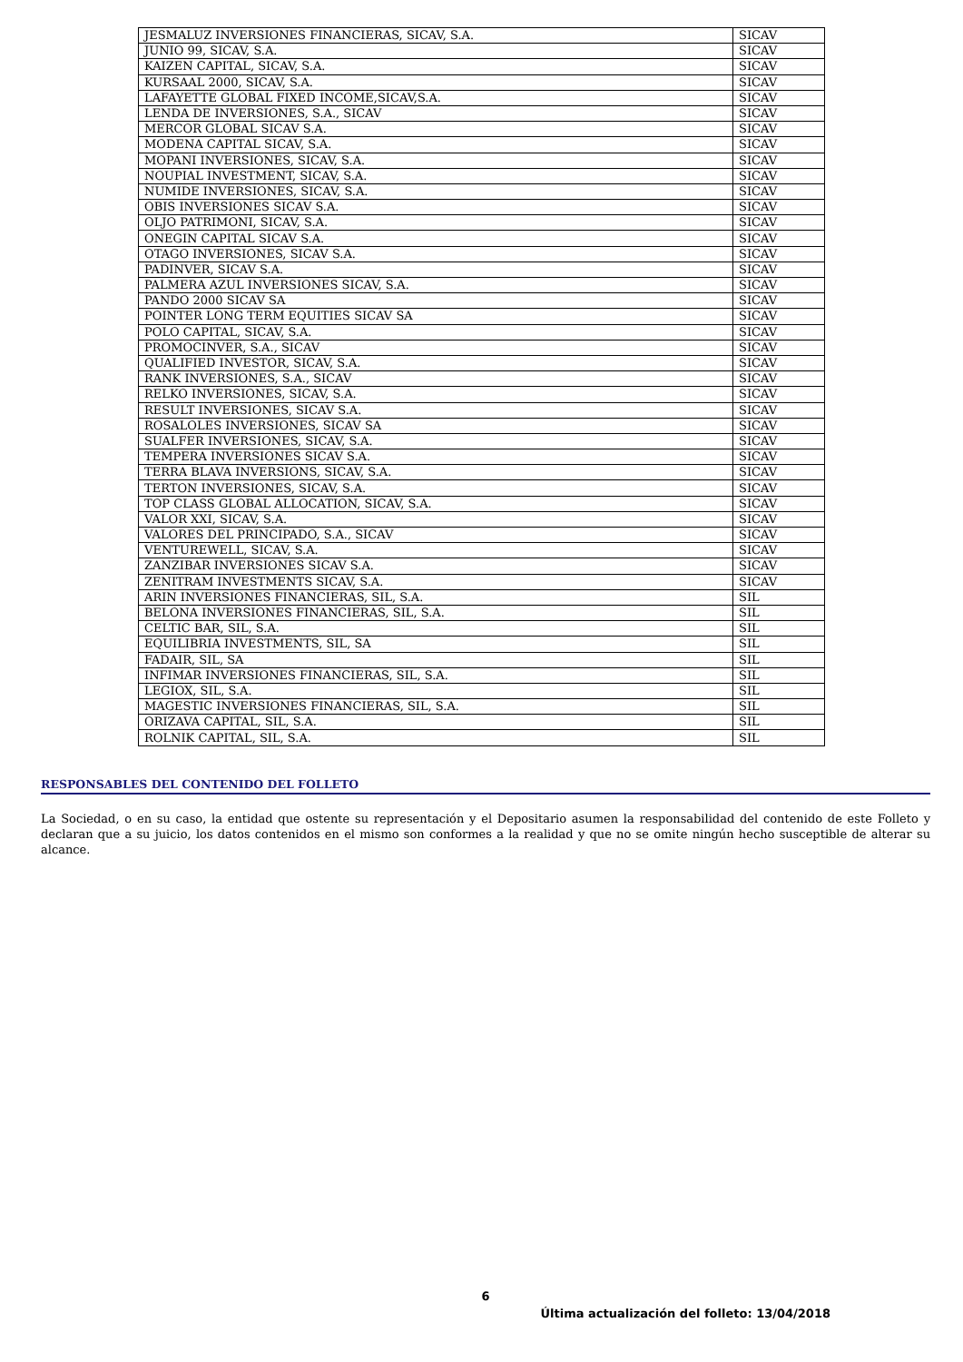| JESMALUZ INVERSIONES FINANCIERAS, SICAV, S.A. | SICAV |
| JUNIO 99, SICAV, S.A. | SICAV |
| KAIZEN CAPITAL, SICAV, S.A. | SICAV |
| KURSAAL 2000, SICAV, S.A. | SICAV |
| LAFAYETTE GLOBAL FIXED INCOME,SICAV,S.A. | SICAV |
| LENDA DE INVERSIONES, S.A., SICAV | SICAV |
| MERCOR GLOBAL SICAV S.A. | SICAV |
| MODENA CAPITAL SICAV, S.A. | SICAV |
| MOPANI INVERSIONES, SICAV, S.A. | SICAV |
| NOUPIAL INVESTMENT, SICAV, S.A. | SICAV |
| NUMIDE INVERSIONES, SICAV, S.A. | SICAV |
| OBIS INVERSIONES SICAV S.A. | SICAV |
| OLJO PATRIMONI, SICAV, S.A. | SICAV |
| ONEGIN CAPITAL SICAV S.A. | SICAV |
| OTAGO INVERSIONES, SICAV S.A. | SICAV |
| PADINVER, SICAV S.A. | SICAV |
| PALMERA AZUL INVERSIONES SICAV, S.A. | SICAV |
| PANDO 2000 SICAV SA | SICAV |
| POINTER LONG TERM EQUITIES SICAV SA | SICAV |
| POLO CAPITAL, SICAV, S.A. | SICAV |
| PROMOCINVER, S.A., SICAV | SICAV |
| QUALIFIED INVESTOR, SICAV, S.A. | SICAV |
| RANK INVERSIONES, S.A., SICAV | SICAV |
| RELKO INVERSIONES, SICAV, S.A. | SICAV |
| RESULT INVERSIONES, SICAV S.A. | SICAV |
| ROSALOLES INVERSIONES, SICAV SA | SICAV |
| SUALFER INVERSIONES, SICAV, S.A. | SICAV |
| TEMPERA INVERSIONES SICAV S.A. | SICAV |
| TERRA BLAVA INVERSIONS, SICAV, S.A. | SICAV |
| TERTON INVERSIONES, SICAV, S.A. | SICAV |
| TOP CLASS GLOBAL ALLOCATION, SICAV, S.A. | SICAV |
| VALOR XXI, SICAV, S.A. | SICAV |
| VALORES DEL PRINCIPADO, S.A., SICAV | SICAV |
| VENTUREWELL, SICAV, S.A. | SICAV |
| ZANZIBAR INVERSIONES SICAV S.A. | SICAV |
| ZENITRAM INVESTMENTS SICAV, S.A. | SICAV |
| ARIN INVERSIONES FINANCIERAS, SIL, S.A. | SIL |
| BELONA INVERSIONES FINANCIERAS, SIL, S.A. | SIL |
| CELTIC BAR, SIL, S.A. | SIL |
| EQUILIBRIA INVESTMENTS, SIL, SA | SIL |
| FADAIR, SIL, SA | SIL |
| INFIMAR INVERSIONES FINANCIERAS, SIL, S.A. | SIL |
| LEGIOX, SIL, S.A. | SIL |
| MAGESTIC INVERSIONES FINANCIERAS, SIL, S.A. | SIL |
| ORIZAVA CAPITAL, SIL, S.A. | SIL |
| ROLNIK CAPITAL, SIL, S.A. | SIL |
RESPONSABLES DEL CONTENIDO DEL FOLLETO
La Sociedad, o en su caso, la entidad que ostente su representación y el Depositario asumen la responsabilidad del contenido de este Folleto y declaran que a su juicio, los datos contenidos en el mismo son conformes a la realidad y que no se omite ningún hecho susceptible de alterar su alcance.
6
Última actualización del folleto: 13/04/2018